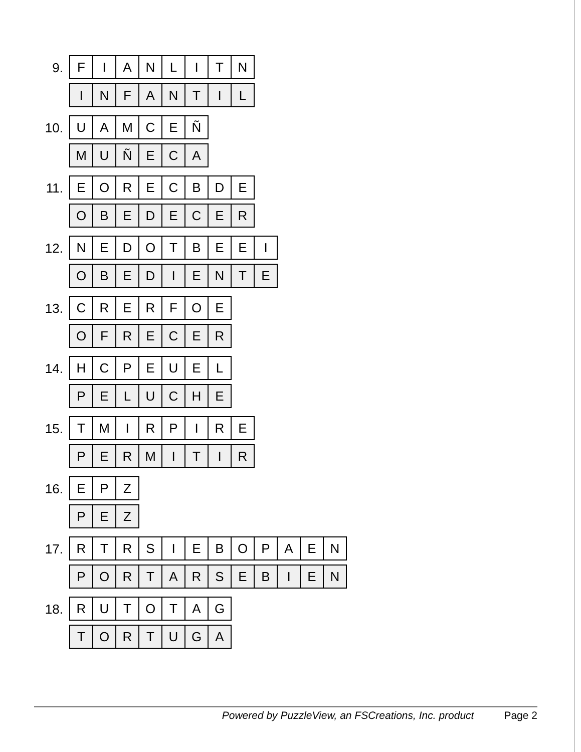9.
| F | I | A | N | L | I | T | N |
| I | N | F | A | N | T | I | L |
10.
| U | A | M | C | E | Ñ |
| M | U | Ñ | E | C | A |
11.
| E | O | R | E | C | B | D | E |
| O | B | E | D | E | C | E | R |
12.
| N | E | D | O | T | B | E | E | I |
| O | B | E | D | I | E | N | T | E |
13.
| C | R | E | R | F | O | E |
| O | F | R | E | C | E | R |
14.
| H | C | P | E | U | E | L |
| P | E | L | U | C | H | E |
15.
| T | M | I | R | P | I | R | E |
| P | E | R | M | I | T | I | R |
16.
| E | P | Z |
| P | E | Z |
17.
| R | T | R | S | I | E | B | O | P | A | E | N |
| P | O | R | T | A | R | S | E | B | I | E | N |
18.
| R | U | T | O | T | A | G |
| T | O | R | T | U | G | A |
Powered by PuzzleView, an FSCreations, Inc. product Page 2